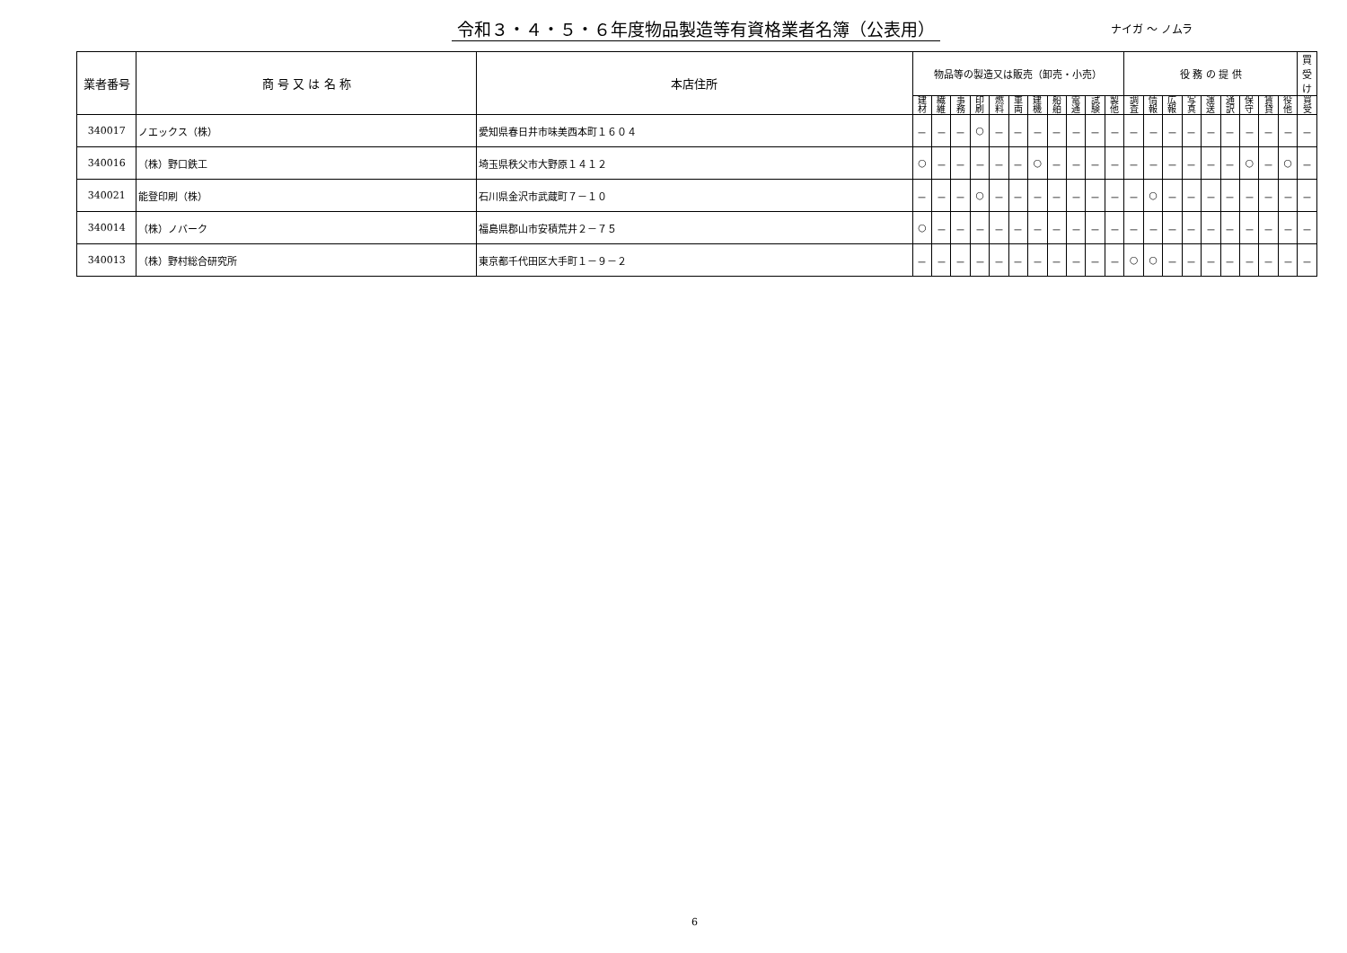令和３・４・５・６年度物品製造等有資格業者名簿（公表用）
ナイガ 〜 ノムラ
| 業者番号 | 商 号 又 は 名 称 | 本店住所 | 物品等の製造又は販売（卸売・小売） | | | | | | | | | | | 役 務 の 提 供 | | | | | | | | | 買受け |
| --- | --- | --- | --- | --- | --- | --- | --- | --- | --- | --- | --- | --- | --- | --- | --- | --- | --- | --- | --- | --- | --- | --- | --- |
| | | | 建 材 | 繊 維 | 事 務 | 印 刷 | 燃 料 | 車 両 | 建 機 | 船 舶 | 電 通 | 試 験 | 製 他 | 調 査 | 情 報 | 広 報 | 写 真 | 運 送 | 通 訳 | 保 守 | 賃 貸 | 役 他 | 買 受 |
| 340017 | ノエックス（株） | 愛知県春日井市味美西本町１６０４ | － | － | － | ○ | － | － | － | － | － | － | － | － | － | － | － | － | － | － | － | － | － |
| 340016 | （株）野口鉄工 | 埼玉県秩父市大野原１４１２ | ○ | － | － | － | － | － | ○ | － | － | － | － | － | － | － | － | － | － | ○ | － | ○ | － |
| 340021 | 能登印刷（株） | 石川県金沢市武蔵町７－１０ | － | － | － | ○ | － | － | － | － | － | － | － | － | ○ | － | － | － | － | － | － | － | － |
| 340014 | （株）ノバーク | 福島県郡山市安積荒井２－７５ | ○ | － | － | － | － | － | － | － | － | － | － | － | － | － | － | － | － | － | － | － | － |
| 340013 | （株）野村総合研究所 | 東京都千代田区大手町１－９－２ | － | － | － | － | － | － | － | － | － | － | － | ○ | ○ | － | － | － | － | － | － | － | － |
6